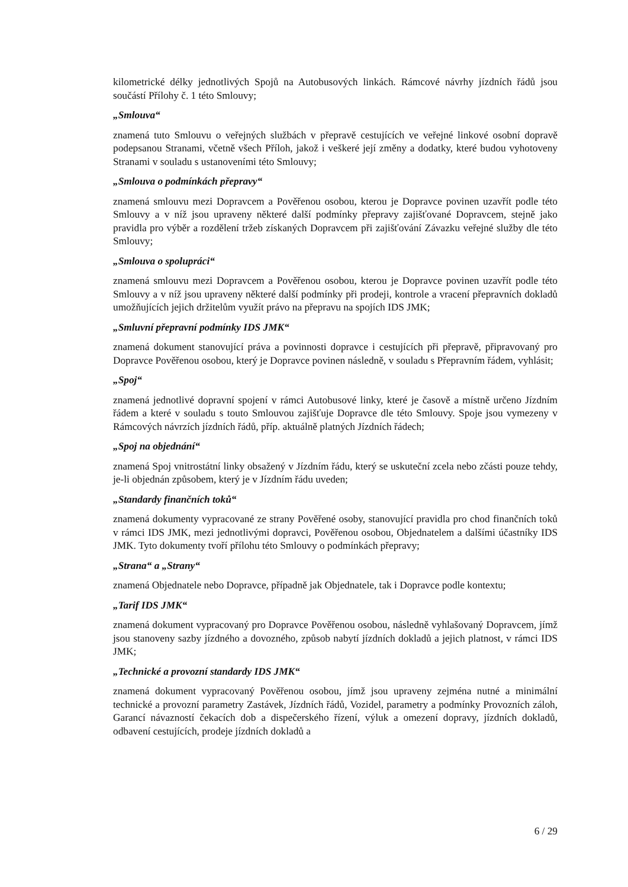kilometrické délky jednotlivých Spojů na Autobusových linkách. Rámcové návrhy jízdních řádů jsou součástí Přílohy č. 1 této Smlouvy;
„Smlouva“
znamená tuto Smlouvu o veřejných službách v přepravě cestujících ve veřejné linkové osobní dopravě podepsanou Stranami, včetně všech Příloh, jakož i veškeré její změny a dodatky, které budou vyhotoveny Stranami v souladu s ustanoveními této Smlouvy;
„Smlouva o podmínkách přepravy“
znamená smlouvu mezi Dopravcem a Pověřenou osobou, kterou je Dopravce povinen uzavřít podle této Smlouvy a v níž jsou upraveny některé další podmínky přepravy zajišťované Dopravcem, stejně jako pravidla pro výběr a rozdělení tržeb získaných Dopravcem při zajišťování Závazku veřejné služby dle této Smlouvy;
„Smlouva o spolupráci“
znamená smlouvu mezi Dopravcem a Pověřenou osobou, kterou je Dopravce povinen uzavřít podle této Smlouvy a v níž jsou upraveny některé další podmínky při prodeji, kontrole a vracení přepravních dokladů umožňujících jejich držitelům využít právo na přepravu na spojích IDS JMK;
„Smluvní přepravní podmínky IDS JMK“
znamená dokument stanovující práva a povinnosti dopravce i cestujících při přepravě, připravovaný pro Dopravce Pověřenou osobou, který je Dopravce povinen následně, v souladu s Přepravním řádem, vyhlásit;
„Spoj“
znamená jednotlivé dopravní spojení v rámci Autobusové linky, které je časově a místně určeno Jízdním řádem a které v souladu s touto Smlouvou zajišťuje Dopravce dle této Smlouvy. Spoje jsou vymezeny v Rámcových návrzích jízdních řádů, příp. aktuálně platných Jízdních řádech;
„Spoj na objednání“
znamená Spoj vnitrostátní linky obsažený v Jízdním řádu, který se uskuteční zcela nebo zčásti pouze tehdy, je-li objednán způsobem, který je v Jízdním řádu uveden;
„Standardy finančních toků“
znamená dokumenty vypracované ze strany Pověřené osoby, stanovující pravidla pro chod finančních toků v rámci IDS JMK, mezi jednotlivými dopravci, Pověřenou osobou, Objednatelem a dalšími účastníky IDS JMK. Tyto dokumenty tvoří přílohu této Smlouvy o podmínkách přepravy;
„Strana“ a „Strany“
znamená Objednatele nebo Dopravce, případně jak Objednatele, tak i Dopravce podle kontextu;
„Tarif IDS JMK“
znamená dokument vypracovaný pro Dopravce Pověřenou osobou, následně vyhlašovaný Dopravcem, jímž jsou stanoveny sazby jízdného a dovozného, způsob nabytí jízdních dokladů a jejich platnost, v rámci IDS JMK;
„Technické a provozní standardy IDS JMK“
znamená dokument vypracovaný Pověřenou osobou, jímž jsou upraveny zejména nutné a minimální technické a provozní parametry Zastávek, Jízdních řádů, Vozidel, parametry a podmínky Provozních záloh, Garancí návazností čekacích dob a dispečerského řízení, výluk a omezení dopravy, jízdních dokladů, odbavení cestujících, prodeje jízdních dokladů a
6 / 29